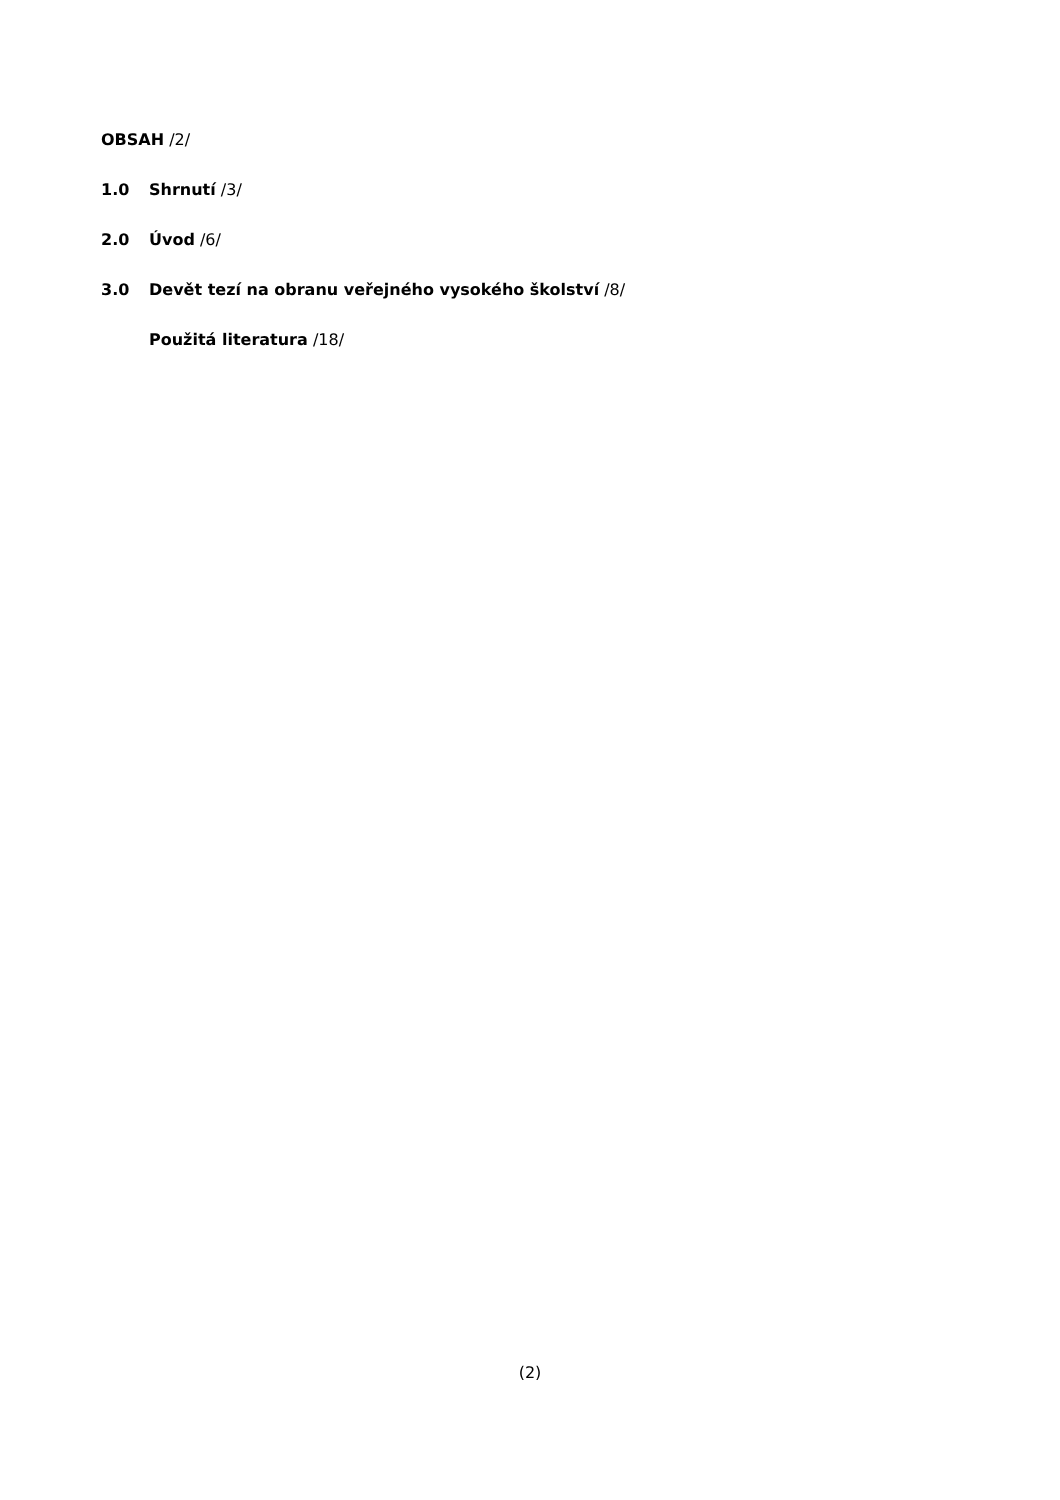OBSAH /2/
1.0 Shrnutí /3/
2.0 Úvod /6/
3.0 Devět tezí na obranu veřejného vysokého školství /8/
Použitá literatura /18/
(2)